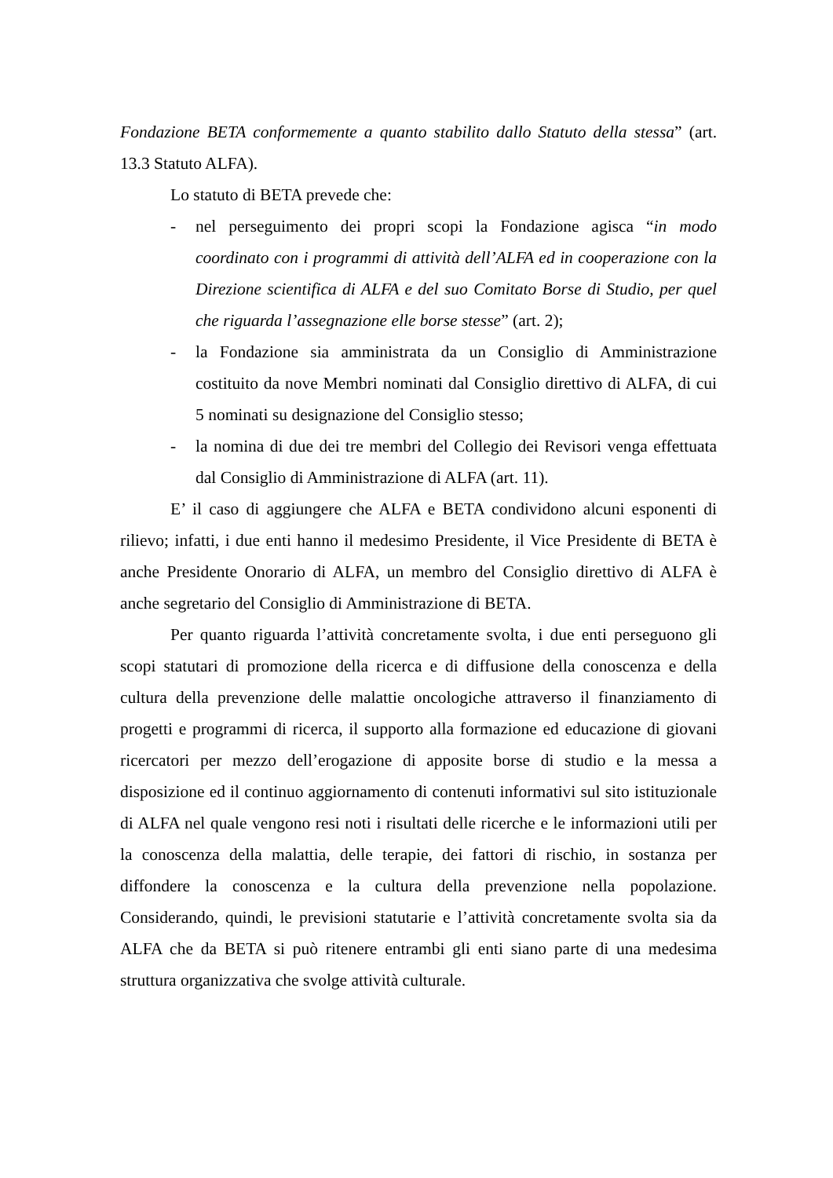Fondazione BETA conformemente a quanto stabilito dallo Statuto della stessa” (art. 13.3 Statuto ALFA).
Lo statuto di BETA prevede che:
- nel perseguimento dei propri scopi la Fondazione agisca “in modo coordinato con i programmi di attività dell’ALFA ed in cooperazione con la Direzione scientifica di ALFA e del suo Comitato Borse di Studio, per quel che riguarda l’assegnazione elle borse stesse” (art. 2);
- la Fondazione sia amministrata da un Consiglio di Amministrazione costituito da nove Membri nominati dal Consiglio direttivo di ALFA, di cui 5 nominati su designazione del Consiglio stesso;
- la nomina di due dei tre membri del Collegio dei Revisori venga effettuata dal Consiglio di Amministrazione di ALFA (art. 11).
E’ il caso di aggiungere che ALFA e BETA condividono alcuni esponenti di rilievo; infatti, i due enti hanno il medesimo Presidente, il Vice Presidente di BETA è anche Presidente Onorario di ALFA, un membro del Consiglio direttivo di ALFA è anche segretario del Consiglio di Amministrazione di BETA.
Per quanto riguarda l’attività concretamente svolta, i due enti perseguono gli scopi statutari di promozione della ricerca e di diffusione della conoscenza e della cultura della prevenzione delle malattie oncologiche attraverso il finanziamento di progetti e programmi di ricerca, il supporto alla formazione ed educazione di giovani ricercatori per mezzo dell’erogazione di apposite borse di studio e la messa a disposizione ed il continuo aggiornamento di contenuti informativi sul sito istituzionale di ALFA nel quale vengono resi noti i risultati delle ricerche e le informazioni utili per la conoscenza della malattia, delle terapie, dei fattori di rischio, in sostanza per diffondere la conoscenza e la cultura della prevenzione nella popolazione. Considerando, quindi, le previsioni statutarie e l’attività concretamente svolta sia da ALFA che da BETA si può ritenere entrambi gli enti siano parte di una medesima struttura organizzativa che svolge attività culturale.